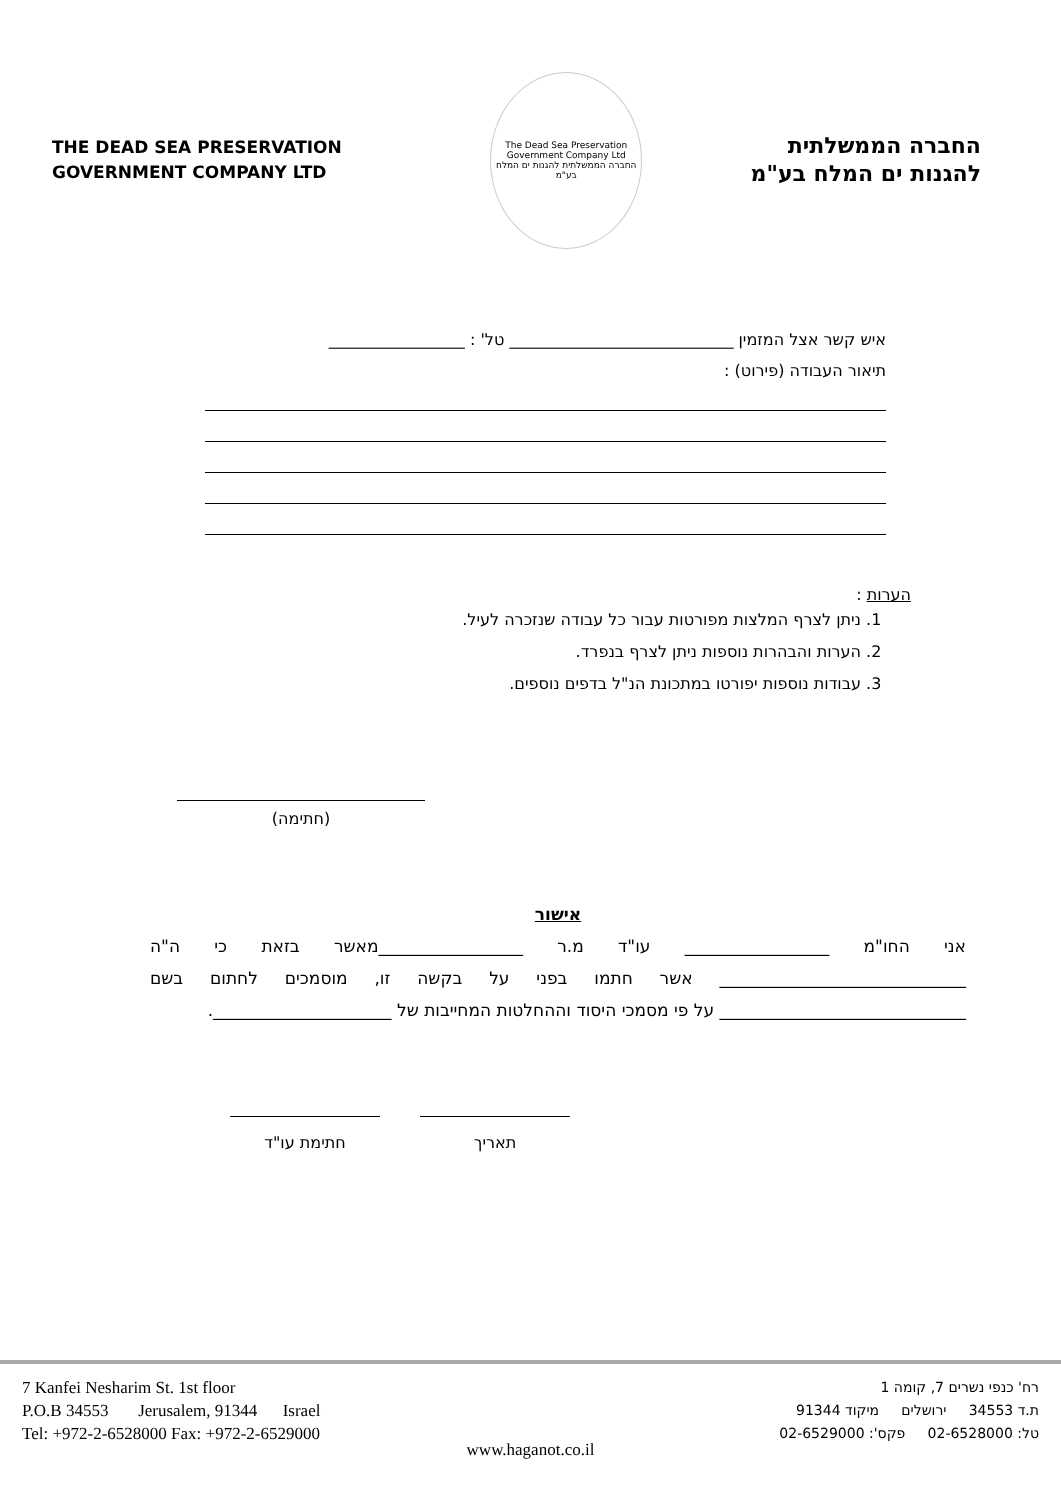THE DEAD SEA PRESERVATION
GOVERNMENT COMPANY LTD
The Dead Sea Preservation Government Company Ltd
החברה הממשלתית להגנות ים המלח בע"מ
החברה הממשלתית
להגנות ים המלח בע"מ
איש קשר אצל המזמין ____________________________ טל' : _________________
תיאור העבודה (פירוט) :
הערות :
1. ניתן לצרף המלצות מפורטות עבור כל עבודה שנזכרה לעיל.
2. הערות והבהרות נוספות ניתן לצרף בנפרד.
3. עבודות נוספות יפורטו במתכונת הנ"ל בדפים נוספים.
(חתימה)
אישור
אני החו"מ _________________ עו"ד מ.ר _________________מאשר בזאת כי ה"ה _____________________________ אשר חתמו בפני על בקשה זו, מוסמכים לחתום בשם _____________________________ על פי מסמכי היסוד וההחלטות המחייבות של _____________________.
חתימת עו"ד תאריך
7 Kanfei Nesharim St. 1st floor
P.O.B 34553 Jerusalem, 91344 Israel
Tel: +972-2-6528000 Fax: +972-2-6529000
רח' כנפי נשרים 7, קומה 1
ת.ד 34553 ירושלים מיקוד 91344
טל: 02-6528000 פקס': 02-6529000
www.haganot.co.il